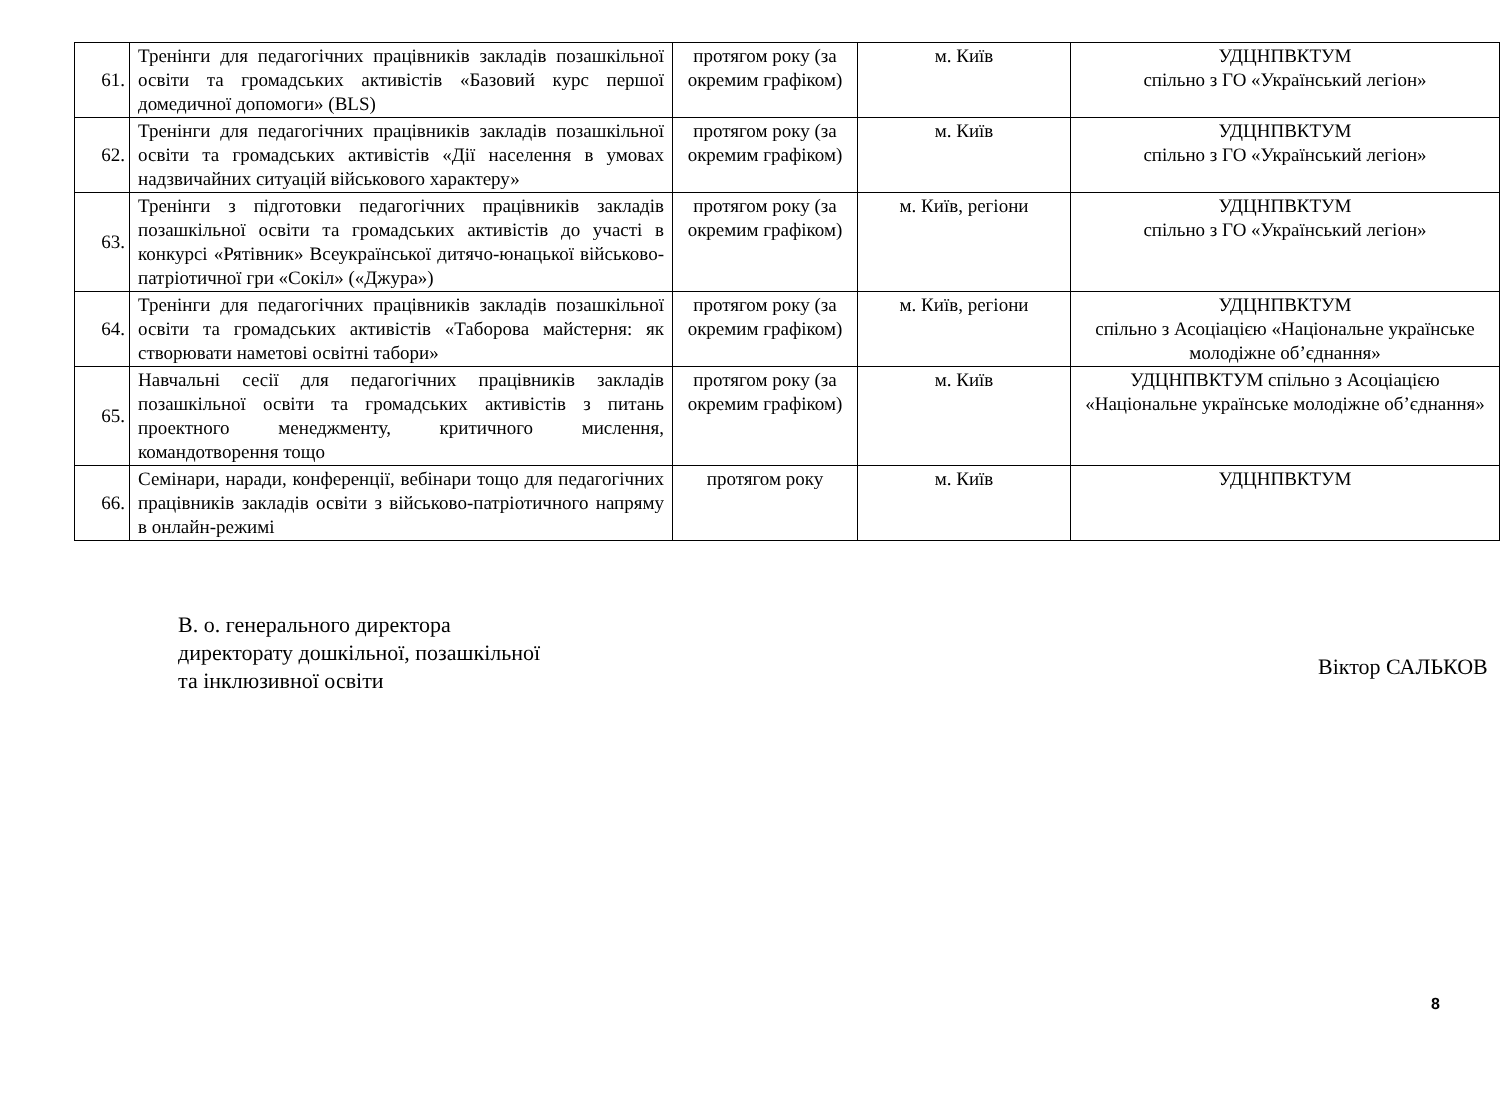| 61. | Тренінги для педагогічних працівників закладів позашкільної освіти та громадських активістів «Базовий курс першої домедичної допомоги» (BLS) | протягом року (за окремим графіком) | м. Київ | УДЦНПВКТУМ спільно з ГО «Український легіон» |
| 62. | Тренінги для педагогічних працівників закладів позашкільної освіти та громадських активістів «Дії населення в умовах надзвичайних ситуацій військового характеру» | протягом року (за окремим графіком) | м. Київ | УДЦНПВКТУМ спільно з ГО «Український легіон» |
| 63. | Тренінги з підготовки педагогічних працівників закладів позашкільної освіти та громадських активістів до участі в конкурсі «Рятівник» Всеукраїнської дитячо-юнацької військово-патріотичної гри «Сокіл» («Джура») | протягом року (за окремим графіком) | м. Київ, регіони | УДЦНПВКТУМ спільно з ГО «Український легіон» |
| 64. | Тренінги для педагогічних працівників закладів позашкільної освіти та громадських активістів «Таборова майстерня: як створювати наметові освітні табори» | протягом року (за окремим графіком) | м. Київ, регіони | УДЦНПВКТУМ спільно з Асоціацією «Національне українське молодіжне об’єднання» |
| 65. | Навчальні сесії для педагогічних працівників закладів позашкільної освіти та громадських активістів з питань проектного менеджменту, критичного мислення, командотворення тощо | протягом року (за окремим графіком) | м. Київ | УДЦНПВКТУМ спільно з Асоціацією «Національне українське молодіжне об’єднання» |
| 66. | Семінари, наради, конференції, вебінари тощо для педагогічних працівників закладів освіти з військово-патріотичного напряму в онлайн-режимі | протягом року | м. Київ | УДЦНПВКТУМ |
В. о. генерального директора
директорату дошкільної, позашкільної
та інклюзивної освіти
Віктор САЛЬКОВ
8